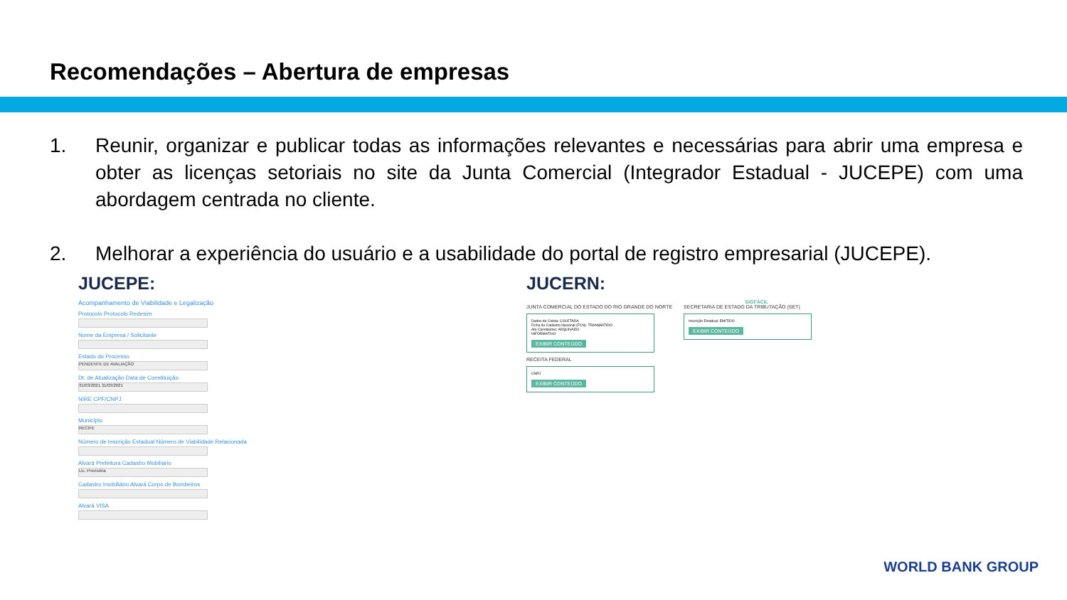Recomendações – Abertura de empresas
1. Reunir, organizar e publicar todas as informações relevantes e necessárias para abrir uma empresa e obter as licenças setoriais no site da Junta Comercial (Integrador Estadual - JUCEPE) com uma abordagem centrada no cliente.
2. Melhorar a experiência do usuário e a usabilidade do portal de registro empresarial (JUCEPE).
JUCEPE:
Acompanhamento de Viabilidade e Legalização
Protocolo Protocolo Redesim
Nome da Empresa / Solicitante
Estado do Processo
PENDENTE DE AVALIAÇÃO
Dt. de Atualização Data de Constituição
31/03/2021 31/03/2021
NIRE CPF/CNPJ
Município
RECIFE
Número de Inscrição Estadual Número de Viabilidade Relacionada
Alvará Prefeitura Cadastro Mobiliario
Lic. Provisória
Cadastro Imobiliário Alvará Corpo de Bombeiros
Alvará VISA
JUCERN:
SIGFÁCIL
JUNTA COMERCIAL DO ESTADO DO RIO GRANDE DO NORTE
Dados da Coleta: COLETADA
Ficha de Cadastro Nacional (FCN): TRANSMITIDO
Ato Constitutivo: ARQUIVADO
INFORMATIVO
EXIBIR CONTEÚDO
SECRETARIA DE ESTADO DA TRIBUTAÇÃO (SET)
Inscrição Estadual: EMITIDO
EXIBIR CONTEÚDO
RECEITA FEDERAL
CNPJ
EXIBIR CONTEÚDO
WORLD BANK GROUP